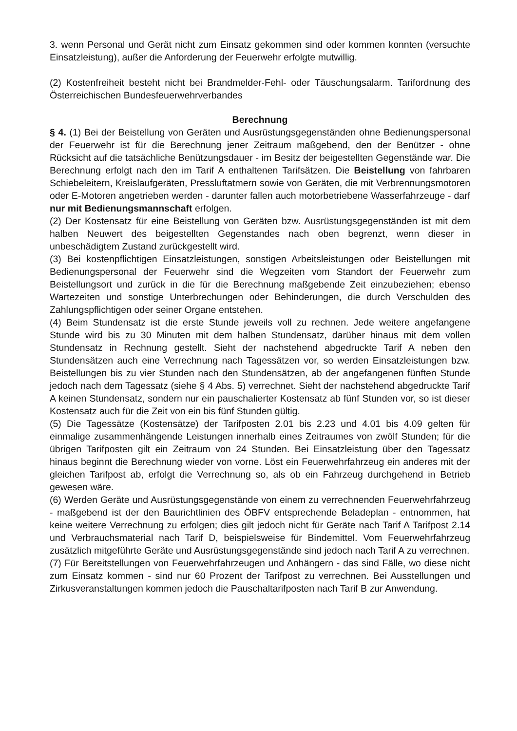3. wenn Personal und Gerät nicht zum Einsatz gekommen sind oder kommen konnten (versuchte Einsatzleistung), außer die Anforderung der Feuerwehr erfolgte mutwillig.
(2) Kostenfreiheit besteht nicht bei Brandmelder-Fehl- oder Täuschungsalarm. Tarifordnung des Österreichischen Bundesfeuerwehrverbandes
Berechnung
§ 4. (1) Bei der Beistellung von Geräten und Ausrüstungsgegenständen ohne Bedienungspersonal der Feuerwehr ist für die Berechnung jener Zeitraum maßgebend, den der Benützer - ohne Rücksicht auf die tatsächliche Benützungsdauer - im Besitz der beigestellten Gegenstände war. Die Berechnung erfolgt nach den im Tarif A enthaltenen Tarifsätzen. Die Beistellung von fahrbaren Schiebeleitern, Kreislaufgeräten, Pressluftatmern sowie von Geräten, die mit Verbrennungsmotoren oder E-Motoren angetrieben werden - darunter fallen auch motorbetriebene Wasserfahrzeuge - darf nur mit Bedienungsmannschaft erfolgen.
(2) Der Kostensatz für eine Beistellung von Geräten bzw. Ausrüstungsgegenständen ist mit dem halben Neuwert des beigestellten Gegenstandes nach oben begrenzt, wenn dieser in unbeschädigtem Zustand zurückgestellt wird.
(3) Bei kostenpflichtigen Einsatzleistungen, sonstigen Arbeitsleistungen oder Beistellungen mit Bedienungspersonal der Feuerwehr sind die Wegzeiten vom Standort der Feuerwehr zum Beistellungsort und zurück in die für die Berechnung maßgebende Zeit einzubeziehen; ebenso Wartezeiten und sonstige Unterbrechungen oder Behinderungen, die durch Verschulden des Zahlungspflichtigen oder seiner Organe entstehen.
(4) Beim Stundensatz ist die erste Stunde jeweils voll zu rechnen. Jede weitere angefangene Stunde wird bis zu 30 Minuten mit dem halben Stundensatz, darüber hinaus mit dem vollen Stundensatz in Rechnung gestellt. Sieht der nachstehend abgedruckte Tarif A neben den Stundensätzen auch eine Verrechnung nach Tagessätzen vor, so werden Einsatzleistungen bzw. Beistellungen bis zu vier Stunden nach den Stundensätzen, ab der angefangenen fünften Stunde jedoch nach dem Tagessatz (siehe § 4 Abs. 5) verrechnet. Sieht der nachstehend abgedruckte Tarif A keinen Stundensatz, sondern nur ein pauschalierter Kostensatz ab fünf Stunden vor, so ist dieser Kostensatz auch für die Zeit von ein bis fünf Stunden gültig.
(5) Die Tagessätze (Kostensätze) der Tarifposten 2.01 bis 2.23 und 4.01 bis 4.09 gelten für einmalige zusammenhängende Leistungen innerhalb eines Zeitraumes von zwölf Stunden; für die übrigen Tarifposten gilt ein Zeitraum von 24 Stunden. Bei Einsatzleistung über den Tagessatz hinaus beginnt die Berechnung wieder von vorne. Löst ein Feuerwehrfahrzeug ein anderes mit der gleichen Tarifpost ab, erfolgt die Verrechnung so, als ob ein Fahrzeug durchgehend in Betrieb gewesen wäre.
(6) Werden Geräte und Ausrüstungsgegenstände von einem zu verrechnenden Feuerwehrfahrzeug - maßgebend ist der den Baurichtlinien des ÖBFV entsprechende Beladeplan - entnommen, hat keine weitere Verrechnung zu erfolgen; dies gilt jedoch nicht für Geräte nach Tarif A Tarifpost 2.14 und Verbrauchsmaterial nach Tarif D, beispielsweise für Bindemittel. Vom Feuerwehrfahrzeug zusätzlich mitgeführte Geräte und Ausrüstungsgegenstände sind jedoch nach Tarif A zu verrechnen.
(7) Für Bereitstellungen von Feuerwehrfahrzeugen und Anhängern - das sind Fälle, wo diese nicht zum Einsatz kommen - sind nur 60 Prozent der Tarifpost zu verrechnen. Bei Ausstellungen und Zirkusveranstaltungen kommen jedoch die Pauschaltarifposten nach Tarif B zur Anwendung.